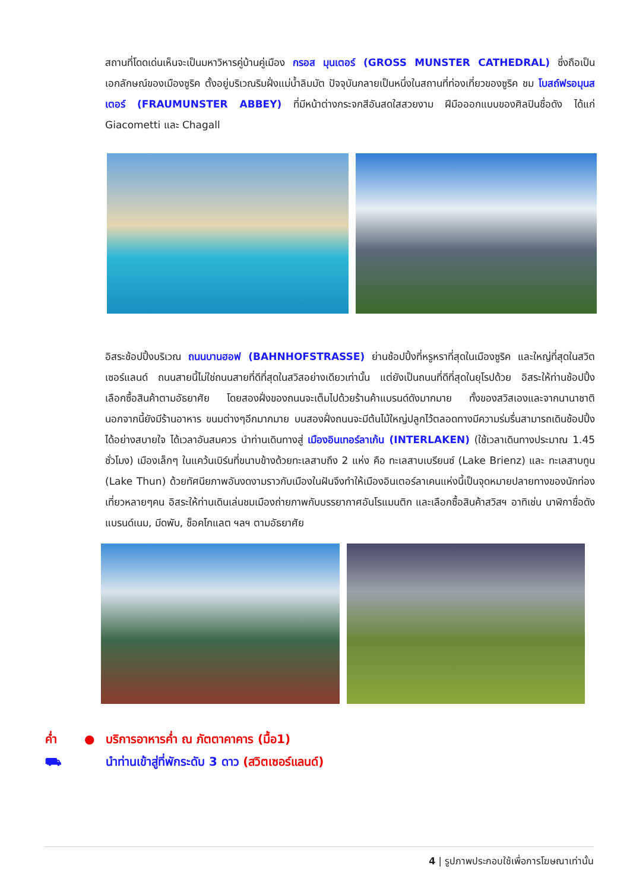สถานที่โดดเด่นเห็นจะเป็นมหาวิหารคู่บ้านคู่เมือง กรอส มุนเตอร์ (GROSS MUNSTER CATHEDRAL) ซึ่งถือเป็นเอกลักษณ์ของเมืองซูริค ตั้งอยู่บริเวณริมฝั่งแม่น้ำลิมมัต ปัจจุบันกลายเป็นหนึ่งในสถานที่ท่องเที่ยวของซูริค ชม โบสถ์ฟรอมุนสเตอร์ (FRAUMUNSTER ABBEY) ที่มีหน้าต่างกระจกสีอันสดใสสวยงาม ฝีมือออกแบบของศิลปินชื่อดัง ได้แก่ Giacometti และ Chagall
อิสระช้อปปิ้งบริเวณ ถนนบานฮอฟ (BAHNHOFSTRASSE) ย่านช้อปปิ้งที่หรูหราที่สุดในเมืองซูริค และใหญ่ที่สุดในสวิตเซอร์แลนด์ ถนนสายนี้ไม่ใช่ถนนสายที่ดีที่สุดในสวิสอย่างเดียวเท่านั้น แต่ยังเป็นถนนที่ดีที่สุดในยุโรปด้วย อิสระให้ท่านช้อปปิ้ง เลือกซื้อสินค้าตามอัธยาศัย โดยสองฝั่งของถนนจะเต็มไปด้วยร้านค้าแบรนด์ดังมากมาย ทั้งของสวิสเองและจากนานาชาติ นอกจากนี้ยังมีร้านอาหาร ขนมต่างๆอีกมากมาย บนสองฝั่งถนนจะมีต้นไม้ใหญ่ปลูกไว้ตลอดทางมีความร่มรื่นสามารถเดินช้อปปิ้งได้อย่างสบายใจ ได้เวลาอันสมควร นำท่านเดินทางสู่ เมืองอินเทอร์ลาเก้น (INTERLAKEN) (ใช้เวลาเดินทางประมาณ 1.45 ชั่วโมง) เมืองเล็กๆ ในแคว้นเบิร์นที่ขนาบข้างด้วยทะเลสาบถึง 2 แห่ง คือ ทะเลสาบเบรียนซ์ (Lake Brienz) และ ทะเลสาบทูน (Lake Thun) ด้วยทัศนียภาพอันงดงามราวกับเมืองในฝันจึงทำให้เมืองอินเตอร์ลาเคนแห่งนี้เป็นจุดหมายปลายทางของนักท่องเที่ยวหลายๆคน อิสระให้ท่านเดินเล่นชมเมืองถ่ายภาพกับบรรยากาศอันโรแมนติก และเลือกซื้อสินค้าสวิสฯ อาทิเช่น นาฬิกาชื่อดังแบรนด์เนม, มีดพับ, ช็อคโกแลต ฯลฯ ตามอัธยาศัย
ค่ำ ● บริการอาหารค่ำ ณ ภัตตาคาคาร (มื้อ1)
⛟ นำท่านเข้าสู่ที่พักระดับ 3 ดาว (สวิตเซอร์แลนด์)
4 | รูปภาพประกอบใช้เพื่อการโฆษณาเท่านั้น